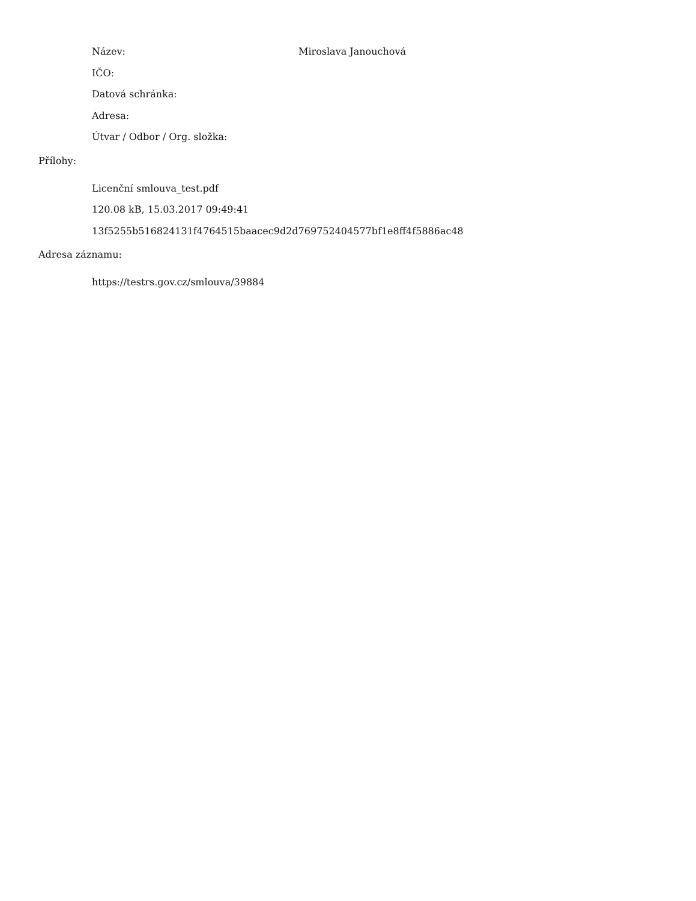Název: Miroslava Janouchová
IČO:
Datová schránka:
Adresa:
Útvar / Odbor / Org. složka:
Přílohy:
Licenční smlouva_test.pdf
120.08 kB, 15.03.2017 09:49:41
13f5255b516824131f4764515baacec9d2d769752404577bf1e8ff4f5886ac48
Adresa záznamu:
https://testrs.gov.cz/smlouva/39884